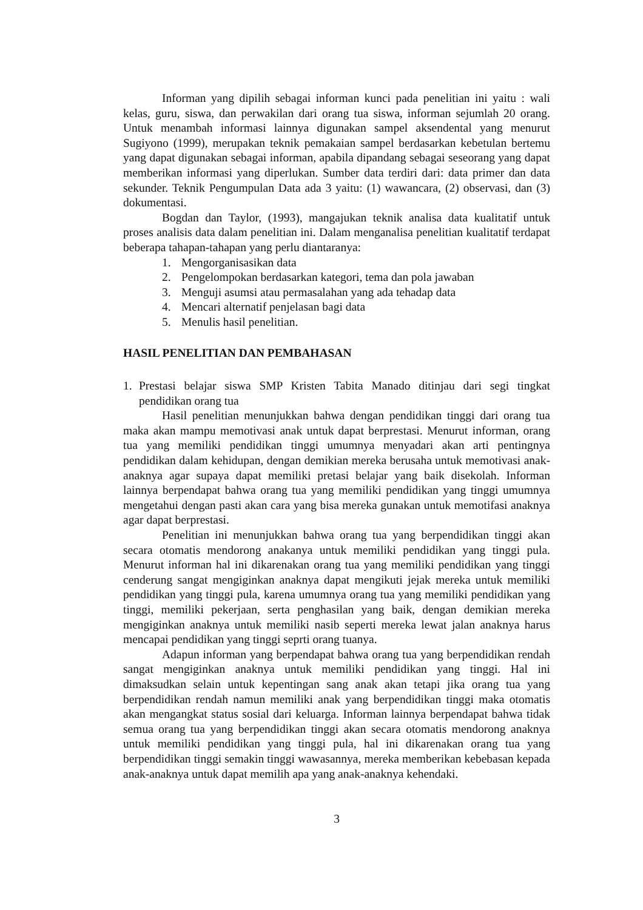Informan yang dipilih sebagai informan kunci pada penelitian ini yaitu : wali kelas, guru, siswa, dan perwakilan dari orang tua siswa, informan sejumlah 20 orang. Untuk menambah informasi lainnya digunakan sampel aksendental yang menurut Sugiyono (1999), merupakan teknik pemakaian sampel berdasarkan kebetulan bertemu yang dapat digunakan sebagai informan, apabila dipandang sebagai seseorang yang dapat memberikan informasi yang diperlukan. Sumber data terdiri dari: data primer dan data sekunder. Teknik Pengumpulan Data ada 3 yaitu: (1) wawancara, (2) observasi, dan (3) dokumentasi.
Bogdan dan Taylor, (1993), mangajukan teknik analisa data kualitatif untuk proses analisis data dalam penelitian ini. Dalam menganalisa penelitian kualitatif terdapat beberapa tahapan-tahapan yang perlu diantaranya:
1. Mengorganisasikan data
2. Pengelompokan berdasarkan kategori, tema dan pola jawaban
3. Menguji asumsi atau permasalahan yang ada tehadap data
4. Mencari alternatif penjelasan bagi data
5. Menulis hasil penelitian.
HASIL PENELITIAN DAN PEMBAHASAN
1. Prestasi belajar siswa SMP Kristen Tabita Manado ditinjau dari segi tingkat pendidikan orang tua
Hasil penelitian menunjukkan bahwa dengan pendidikan tinggi dari orang tua maka akan mampu memotivasi anak untuk dapat berprestasi. Menurut informan, orang tua yang memiliki pendidikan tinggi umumnya menyadari akan arti pentingnya pendidikan dalam kehidupan, dengan demikian mereka berusaha untuk memotivasi anak-anaknya agar supaya dapat memiliki pretasi belajar yang baik disekolah. Informan lainnya berpendapat bahwa orang tua yang memiliki pendidikan yang tinggi umumnya mengetahui dengan pasti akan cara yang bisa mereka gunakan untuk memotifasi anaknya agar dapat berprestasi.
Penelitian ini menunjukkan bahwa orang tua yang berpendidikan tinggi akan secara otomatis mendorong anakanya untuk memiliki pendidikan yang tinggi pula. Menurut informan hal ini dikarenakan orang tua yang memiliki pendidikan yang tinggi cenderung sangat mengiginkan anaknya dapat mengikuti jejak mereka untuk memiliki pendidikan yang tinggi pula, karena umumnya orang tua yang memiliki pendidikan yang tinggi, memiliki pekerjaan, serta penghasilan yang baik, dengan demikian mereka mengiginkan anaknya untuk memiliki nasib seperti mereka lewat jalan anaknya harus mencapai pendidikan yang tinggi seprti orang tuanya.
Adapun informan yang berpendapat bahwa orang tua yang berpendidikan rendah sangat mengiginkan anaknya untuk memiliki pendidikan yang tinggi. Hal ini dimaksudkan selain untuk kepentingan sang anak akan tetapi jika orang tua yang berpendidikan rendah namun memiliki anak yang berpendidikan tinggi maka otomatis akan mengangkat status sosial dari keluarga. Informan lainnya berpendapat bahwa tidak semua orang tua yang berpendidikan tinggi akan secara otomatis mendorong anaknya untuk memiliki pendidikan yang tinggi pula, hal ini dikarenakan orang tua yang berpendidikan tinggi semakin tinggi wawasannya, mereka memberikan kebebasan kepada anak-anaknya untuk dapat memilih apa yang anak-anaknya kehendaki.
3